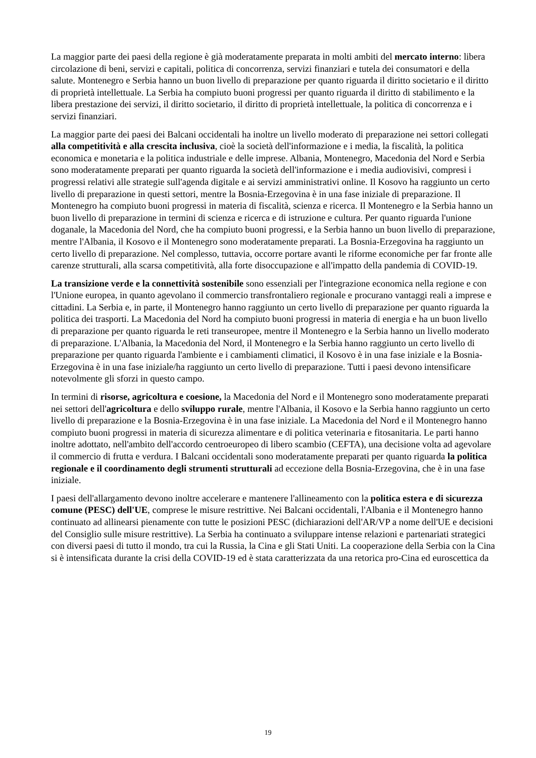La maggior parte dei paesi della regione è già moderatamente preparata in molti ambiti del mercato interno: libera circolazione di beni, servizi e capitali, politica di concorrenza, servizi finanziari e tutela dei consumatori e della salute. Montenegro e Serbia hanno un buon livello di preparazione per quanto riguarda il diritto societario e il diritto di proprietà intellettuale. La Serbia ha compiuto buoni progressi per quanto riguarda il diritto di stabilimento e la libera prestazione dei servizi, il diritto societario, il diritto di proprietà intellettuale, la politica di concorrenza e i servizi finanziari.
La maggior parte dei paesi dei Balcani occidentali ha inoltre un livello moderato di preparazione nei settori collegati alla competitività e alla crescita inclusiva, cioè la società dell'informazione e i media, la fiscalità, la politica economica e monetaria e la politica industriale e delle imprese. Albania, Montenegro, Macedonia del Nord e Serbia sono moderatamente preparati per quanto riguarda la società dell'informazione e i media audiovisivi, compresi i progressi relativi alle strategie sull'agenda digitale e ai servizi amministrativi online. Il Kosovo ha raggiunto un certo livello di preparazione in questi settori, mentre la Bosnia-Erzegovina è in una fase iniziale di preparazione. Il Montenegro ha compiuto buoni progressi in materia di fiscalità, scienza e ricerca. Il Montenegro e la Serbia hanno un buon livello di preparazione in termini di scienza e ricerca e di istruzione e cultura. Per quanto riguarda l'unione doganale, la Macedonia del Nord, che ha compiuto buoni progressi, e la Serbia hanno un buon livello di preparazione, mentre l'Albania, il Kosovo e il Montenegro sono moderatamente preparati. La Bosnia-Erzegovina ha raggiunto un certo livello di preparazione. Nel complesso, tuttavia, occorre portare avanti le riforme economiche per far fronte alle carenze strutturali, alla scarsa competitività, alla forte disoccupazione e all'impatto della pandemia di COVID-19.
La transizione verde e la connettività sostenibile sono essenziali per l'integrazione economica nella regione e con l'Unione europea, in quanto agevolano il commercio transfrontaliero regionale e procurano vantaggi reali a imprese e cittadini. La Serbia e, in parte, il Montenegro hanno raggiunto un certo livello di preparazione per quanto riguarda la politica dei trasporti. La Macedonia del Nord ha compiuto buoni progressi in materia di energia e ha un buon livello di preparazione per quanto riguarda le reti transeuropee, mentre il Montenegro e la Serbia hanno un livello moderato di preparazione. L'Albania, la Macedonia del Nord, il Montenegro e la Serbia hanno raggiunto un certo livello di preparazione per quanto riguarda l'ambiente e i cambiamenti climatici, il Kosovo è in una fase iniziale e la Bosnia-Erzegovina è in una fase iniziale/ha raggiunto un certo livello di preparazione. Tutti i paesi devono intensificare notevolmente gli sforzi in questo campo.
In termini di risorse, agricoltura e coesione, la Macedonia del Nord e il Montenegro sono moderatamente preparati nei settori dell'agricoltura e dello sviluppo rurale, mentre l'Albania, il Kosovo e la Serbia hanno raggiunto un certo livello di preparazione e la Bosnia-Erzegovina è in una fase iniziale. La Macedonia del Nord e il Montenegro hanno compiuto buoni progressi in materia di sicurezza alimentare e di politica veterinaria e fitosanitaria. Le parti hanno inoltre adottato, nell'ambito dell'accordo centroeuropeo di libero scambio (CEFTA), una decisione volta ad agevolare il commercio di frutta e verdura. I Balcani occidentali sono moderatamente preparati per quanto riguarda la politica regionale e il coordinamento degli strumenti strutturali ad eccezione della Bosnia-Erzegovina, che è in una fase iniziale.
I paesi dell'allargamento devono inoltre accelerare e mantenere l'allineamento con la politica estera e di sicurezza comune (PESC) dell'UE, comprese le misure restrittive. Nei Balcani occidentali, l'Albania e il Montenegro hanno continuato ad allinearsi pienamente con tutte le posizioni PESC (dichiarazioni dell'AR/VP a nome dell'UE e decisioni del Consiglio sulle misure restrittive). La Serbia ha continuato a sviluppare intense relazioni e partenariati strategici con diversi paesi di tutto il mondo, tra cui la Russia, la Cina e gli Stati Uniti. La cooperazione della Serbia con la Cina si è intensificata durante la crisi della COVID-19 ed è stata caratterizzata da una retorica pro-Cina ed euroscettica da
19